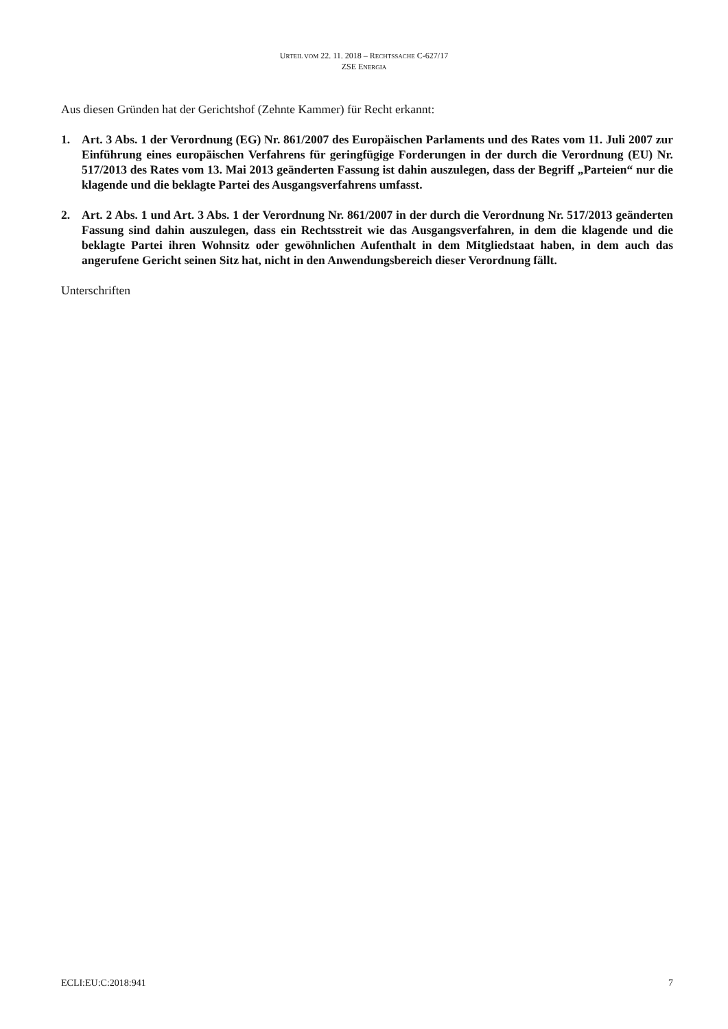URTEIL VOM 22. 11. 2018 – RECHTSSACHE C-627/17
ZSE ENERGIA
Aus diesen Gründen hat der Gerichtshof (Zehnte Kammer) für Recht erkannt:
1. Art. 3 Abs. 1 der Verordnung (EG) Nr. 861/2007 des Europäischen Parlaments und des Rates vom 11. Juli 2007 zur Einführung eines europäischen Verfahrens für geringfügige Forderungen in der durch die Verordnung (EU) Nr. 517/2013 des Rates vom 13. Mai 2013 geänderten Fassung ist dahin auszulegen, dass der Begriff „Parteien“ nur die klagende und die beklagte Partei des Ausgangsverfahrens umfasst.
2. Art. 2 Abs. 1 und Art. 3 Abs. 1 der Verordnung Nr. 861/2007 in der durch die Verordnung Nr. 517/2013 geänderten Fassung sind dahin auszulegen, dass ein Rechtsstreit wie das Ausgangsverfahren, in dem die klagende und die beklagte Partei ihren Wohnsitz oder gewöhnlichen Aufenthalt in dem Mitgliedstaat haben, in dem auch das angerufene Gericht seinen Sitz hat, nicht in den Anwendungsbereich dieser Verordnung fällt.
Unterschriften
ECLI:EU:C:2018:941 7